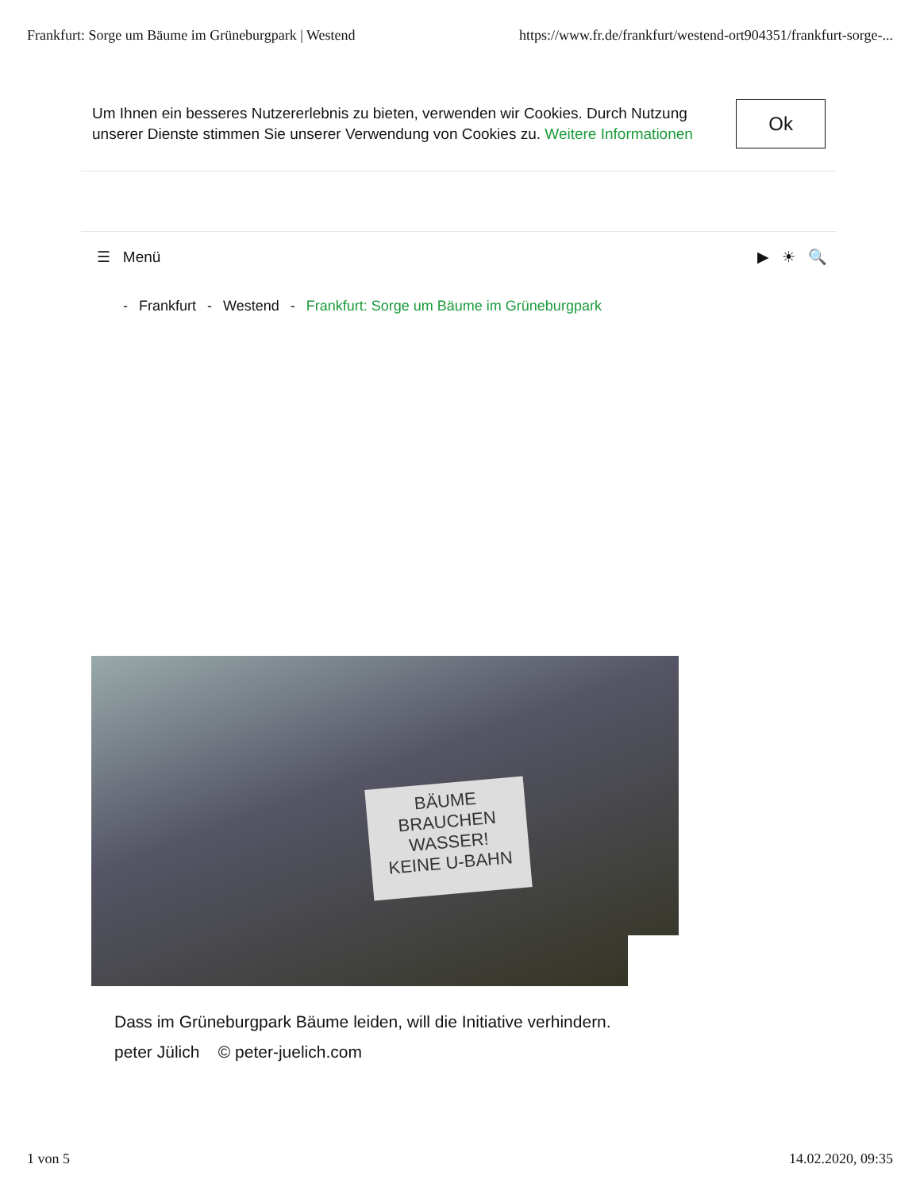Frankfurt: Sorge um Bäume im Grüneburgpark | Westend https://www.fr.de/frankfurt/westend-ort904351/frankfurt-sorge-...
Um Ihnen ein besseres Nutzererlebnis zu bieten, verwenden wir Cookies. Durch Nutzung unserer Dienste stimmen Sie unserer Verwendung von Cookies zu. Weitere Informationen
Ok
☰ Menü ▶ ☀ 🔍
- Frankfurt - Westend - Frankfurt: Sorge um Bäume im Grüneburgpark
BÄUME
BRAUCHEN
WASSER!
KEINE U-BAHN
Dass im Grüneburgpark Bäume leiden, will die Initiative verhindern.
peter Jülich © peter-juelich.com
1 von 5 14.02.2020, 09:35